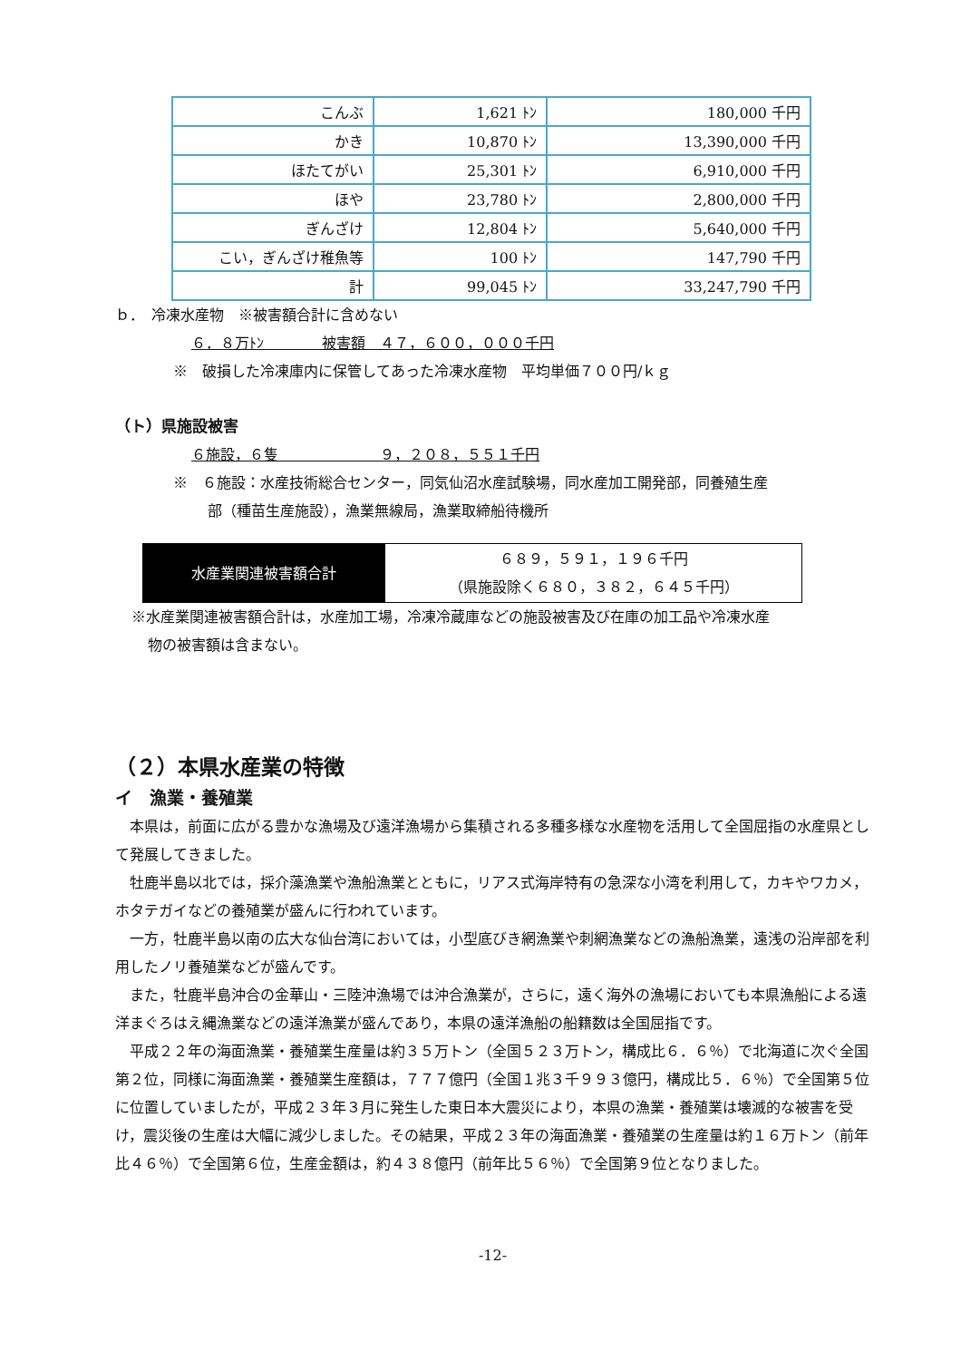| こんぶ | 1,621 ﾄﾝ | 180,000 千円 |
| かき | 10,870 ﾄﾝ | 13,390,000 千円 |
| ほたてがい | 25,301 ﾄﾝ | 6,910,000 千円 |
| ほや | 23,780 ﾄﾝ | 2,800,000 千円 |
| ぎんざけ | 12,804 ﾄﾝ | 5,640,000 千円 |
| こい，ぎんざけ稚魚等 | 100 ﾄﾝ | 147,790 千円 |
| 計 | 99,045 ﾄﾝ | 33,247,790 千円 |
ｂ．　冷凍水産物　※被害額合計に含めない
６．８万ﾄﾝ　　　　被害額　４７，６００，０００千円
※　破損した冷凍庫内に保管してあった冷凍水産物　平均単価７００円/ｋｇ
（ト）県施設被害
６施設，６隻　　　　　　　９，２０８，５５１千円
※　６施設：水産技術総合センター，同気仙沼水産試験場，同水産加工開発部，同養殖生産
部（種苗生産施設），漁業無線局，漁業取締船待機所
| 水産業関連被害額合計 | ６８９，５９１，１９６千円 （県施設除く６８０，３８２，６４５千円） |
※水産業関連被害額合計は，水産加工場，冷凍冷蔵庫などの施設被害及び在庫の加工品や冷凍水産
物の被害額は含まない。
（２）本県水産業の特徴
イ　漁業・養殖業
　本県は，前面に広がる豊かな漁場及び遠洋漁場から集積される多種多様な水産物を活用して全国屈指の水産県として発展してきました。
　牡鹿半島以北では，採介藻漁業や漁船漁業とともに，リアス式海岸特有の急深な小湾を利用して，カキやワカメ，ホタテガイなどの養殖業が盛んに行われています。
　一方，牡鹿半島以南の広大な仙台湾においては，小型底びき網漁業や刺網漁業などの漁船漁業，遠浅の沿岸部を利用したノリ養殖業などが盛んです。
　また，牡鹿半島沖合の金華山・三陸沖漁場では沖合漁業が，さらに，遠く海外の漁場においても本県漁船による遠洋まぐろはえ縄漁業などの遠洋漁業が盛んであり，本県の遠洋漁船の船籍数は全国屈指です。
　平成２２年の海面漁業・養殖業生産量は約３５万トン（全国５２３万トン，構成比６．６％）で北海道に次ぐ全国第２位，同様に海面漁業・養殖業生産額は，７７７億円（全国１兆３千９９３億円，構成比５．６％）で全国第５位に位置していましたが，平成２３年３月に発生した東日本大震災により，本県の漁業・養殖業は壊滅的な被害を受け，震災後の生産は大幅に減少しました。その結果，平成２３年の海面漁業・養殖業の生産量は約１６万トン（前年比４６％）で全国第６位，生産金額は，約４３８億円（前年比５６％）で全国第９位となりました。
-12-